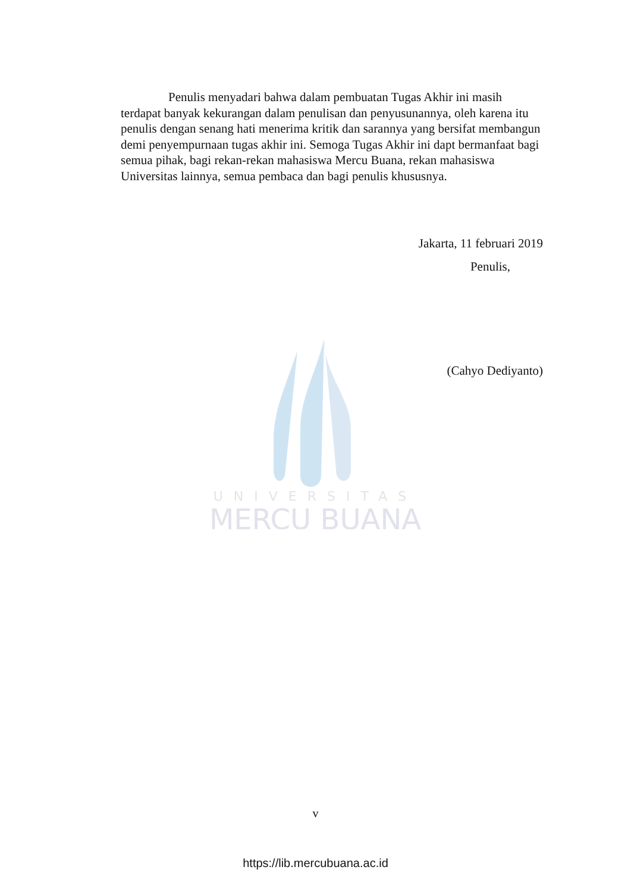UNIVERSITAS
MERCU BUANA
Penulis menyadari bahwa dalam pembuatan Tugas Akhir ini masih terdapat banyak kekurangan dalam penulisan dan penyusunannya, oleh karena itu penulis dengan senang hati menerima kritik dan sarannya yang bersifat membangun demi penyempurnaan tugas akhir ini. Semoga Tugas Akhir ini dapt bermanfaat bagi semua pihak, bagi rekan-rekan mahasiswa Mercu Buana, rekan mahasiswa Universitas lainnya, semua pembaca dan bagi penulis khususnya.
Jakarta, 11 februari 2019
Penulis,
(Cahyo Dediyanto)
v
https://lib.mercubuana.ac.id